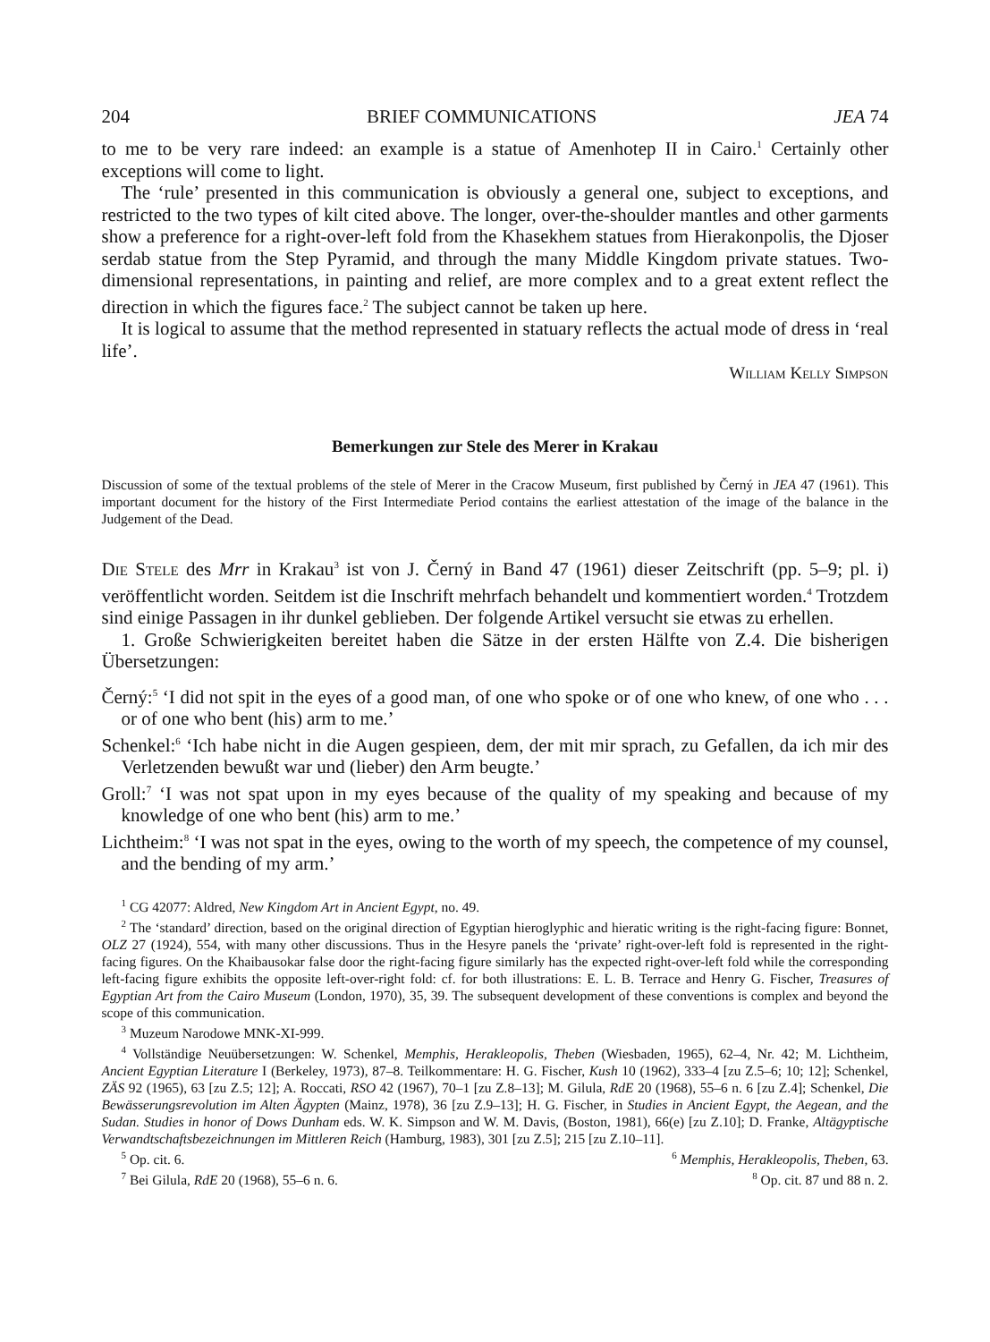204 BRIEF COMMUNICATIONS JEA 74
to me to be very rare indeed: an example is a statue of Amenhotep II in Cairo.<sup>1</sup> Certainly other exceptions will come to light.
The ‘rule’ presented in this communication is obviously a general one, subject to exceptions, and restricted to the two types of kilt cited above. The longer, over-the-shoulder mantles and other garments show a preference for a right-over-left fold from the Khasekhem statues from Hierakonpolis, the Djoser serdab statue from the Step Pyramid, and through the many Middle Kingdom private statues. Two-dimensional representations, in painting and relief, are more complex and to a great extent reflect the direction in which the figures face.<sup>2</sup> The subject cannot be taken up here.
It is logical to assume that the method represented in statuary reflects the actual mode of dress in ‘real life’.
William Kelly Simpson
Bemerkungen zur Stele des Merer in Krakau
Discussion of some of the textual problems of the stele of Merer in the Cracow Museum, first published by Černý in JEA 47 (1961). This important document for the history of the First Intermediate Period contains the earliest attestation of the image of the balance in the Judgement of the Dead.
Die Stele des Mrr in Krakau<sup>3</sup> ist von J. Černý in Band 47 (1961) dieser Zeitschrift (pp. 5–9; pl. i) veröffentlicht worden. Seitdem ist die Inschrift mehrfach behandelt und kommentiert worden.<sup>4</sup> Trotzdem sind einige Passagen in ihr dunkel geblieben. Der folgende Artikel versucht sie etwas zu erhellen.
1. Große Schwierigkeiten bereitet haben die Sätze in der ersten Hälfte von Z.4. Die bisherigen Übersetzungen:
Černý:<sup>5</sup> ‘I did not spit in the eyes of a good man, of one who spoke or of one who knew, of one who . . . or of one who bent (his) arm to me.’
Schenkel:<sup>6</sup> ‘Ich habe nicht in die Augen gespieen, dem, der mit mir sprach, zu Gefallen, da ich mir des Verletzenden bewußt war und (lieber) den Arm beugte.’
Groll:<sup>7</sup> ‘I was not spat upon in my eyes because of the quality of my speaking and because of my knowledge of one who bent (his) arm to me.’
Lichtheim:<sup>8</sup> ‘I was not spat in the eyes, owing to the worth of my speech, the competence of my counsel, and the bending of my arm.’
<sup>1</sup> CG 42077: Aldred, New Kingdom Art in Ancient Egypt, no. 49.
<sup>2</sup> The ‘standard’ direction, based on the original direction of Egyptian hieroglyphic and hieratic writing is the right-facing figure: Bonnet, OLZ 27 (1924), 554, with many other discussions. Thus in the Hesyre panels the ‘private’ right-over-left fold is represented in the right-facing figures. On the Khaibausokar false door the right-facing figure similarly has the expected right-over-left fold while the corresponding left-facing figure exhibits the opposite left-over-right fold: cf. for both illustrations: E. L. B. Terrace and Henry G. Fischer, Treasures of Egyptian Art from the Cairo Museum (London, 1970), 35, 39. The subsequent development of these conventions is complex and beyond the scope of this communication.
<sup>3</sup> Muzeum Narodowe MNK-XI-999.
<sup>4</sup> Vollständige Neuübersetzungen: W. Schenkel, Memphis, Herakleopolis, Theben (Wiesbaden, 1965), 62–4, Nr. 42; M. Lichtheim, Ancient Egyptian Literature I (Berkeley, 1973), 87–8. Teilkommentare: H. G. Fischer, Kush 10 (1962), 333–4 [zu Z.5–6; 10; 12]; Schenkel, ZÄS 92 (1965), 63 [zu Z.5; 12]; A. Roccati, RSO 42 (1967), 70–1 [zu Z.8–13]; M. Gilula, RdE 20 (1968), 55–6 n. 6 [zu Z.4]; Schenkel, Die Bewässerungsrevolution im Alten Ägypten (Mainz, 1978), 36 [zu Z.9–13]; H. G. Fischer, in Studies in Ancient Egypt, the Aegean, and the Sudan. Studies in honor of Dows Dunham eds. W. K. Simpson and W. M. Davis, (Boston, 1981), 66(e) [zu Z.10]; D. Franke, Altägyptische Verwandtschaftsbezeichnungen im Mittleren Reich (Hamburg, 1983), 301 [zu Z.5]; 215 [zu Z.10–11].
<sup>5</sup> Op. cit. 6. <sup>6</sup> Memphis, Herakleopolis, Theben, 63.
<sup>7</sup> Bei Gilula, RdE 20 (1968), 55–6 n. 6. <sup>8</sup> Op. cit. 87 und 88 n. 2.